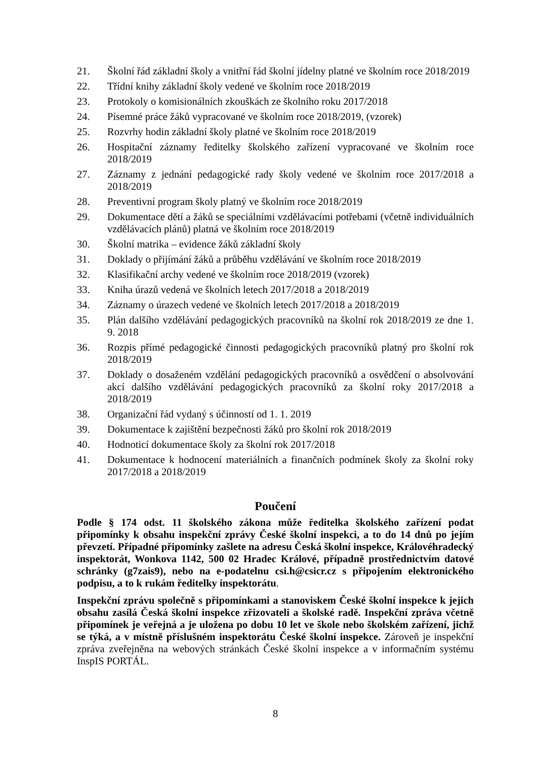21. Školní řád základní školy a vnitřní řád školní jídelny platné ve školním roce 2018/2019
22. Třídní knihy základní školy vedené ve školním roce 2018/2019
23. Protokoly o komisionálních zkouškách ze školního roku 2017/2018
24. Písemné práce žáků vypracované ve školním roce 2018/2019, (vzorek)
25. Rozvrhy hodin základní školy platné ve školním roce 2018/2019
26. Hospitační záznamy ředitelky školského zařízení vypracované ve školním roce 2018/2019
27. Záznamy z jednání pedagogické rady školy vedené ve školním roce 2017/2018 a 2018/2019
28. Preventivní program školy platný ve školním roce 2018/2019
29. Dokumentace dětí a žáků se speciálními vzdělávacími potřebami (včetně individuálních vzdělávacích plánů) platná ve školním roce 2018/2019
30. Školní matrika – evidence žáků základní školy
31. Doklady o přijímání žáků a průběhu vzdělávání ve školním roce 2018/2019
32. Klasifikační archy vedené ve školním roce 2018/2019 (vzorek)
33. Kniha úrazů vedená ve školních letech 2017/2018 a 2018/2019
34. Záznamy o úrazech vedené ve školních letech 2017/2018 a 2018/2019
35. Plán dalšího vzdělávání pedagogických pracovníků na školní rok 2018/2019 ze dne 1. 9. 2018
36. Rozpis přímé pedagogické činnosti pedagogických pracovníků platný pro školní rok 2018/2019
37. Doklady o dosaženém vzdělání pedagogických pracovníků a osvědčení o absolvování akcí dalšího vzdělávání pedagogických pracovníků za školní roky 2017/2018 a 2018/2019
38. Organizační řád vydaný s účinností od 1. 1. 2019
39. Dokumentace k zajištění bezpečnosti žáků pro školní rok 2018/2019
40. Hodnoticí dokumentace školy za školní rok 2017/2018
41. Dokumentace k hodnocení materiálních a finančních podmínek školy za školní roky 2017/2018 a 2018/2019
Poučení
Podle § 174 odst. 11 školského zákona může ředitelka školského zařízení podat připomínky k obsahu inspekční zprávy České školní inspekci, a to do 14 dnů po jejím převzetí. Případné připomínky zašlete na adresu Česká školní inspekce, Královéhradecký inspektorát, Wonkova 1142, 500 02 Hradec Králové, případně prostřednictvím datové schránky (g7zais9), nebo na e-podatelnu csi.h@csicr.cz s připojením elektronického podpisu, a to k rukám ředitelky inspektorátu.
Inspekční zprávu společně s připomínkami a stanoviskem České školní inspekce k jejich obsahu zasílá Česká školní inspekce zřizovateli a školské radě. Inspekční zpráva včetně připomínek je veřejná a je uložena po dobu 10 let ve škole nebo školském zařízení, jichž se týká, a v místně příslušném inspektorátu České školní inspekce. Zároveň je inspekční zpráva zveřejněna na webových stránkách České školní inspekce a v informačním systému InspIS PORTÁL.
8